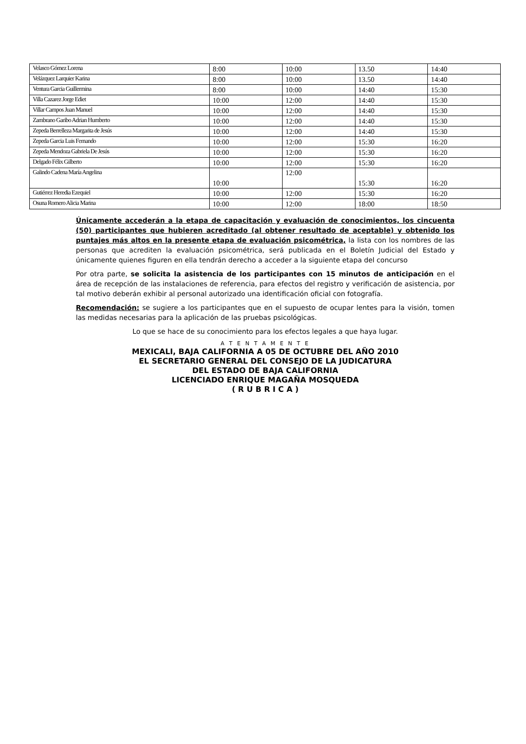| Velasco Gómez Lorena | 8:00 | 10:00 | 13.50 | 14:40 |
| Velázquez Larquier Karina | 8:00 | 10:00 | 13.50 | 14:40 |
| Ventura Garcia Guillermina | 8:00 | 10:00 | 14:40 | 15:30 |
| Villa Cazarez Jorge Ediet | 10:00 | 12:00 | 14:40 | 15:30 |
| Villar Campos Juan Manuel | 10:00 | 12:00 | 14:40 | 15:30 |
| Zambrano Garibo Adrian Humberto | 10:00 | 12:00 | 14:40 | 15:30 |
| Zepeda Berrelleza Margarita de Jesús | 10:00 | 12:00 | 14:40 | 15:30 |
| Zepeda Garcia Luis Fernando | 10:00 | 12:00 | 15:30 | 16:20 |
| Zepeda Mendoza Gabriela De Jesús | 10:00 | 12:00 | 15:30 | 16:20 |
| Delgado Félix Gilberto | 10:00 | 12:00 | 15:30 | 16:20 |
| Galindo Cadena María Angelina | 10:00 | 12:00 | 15:30 | 16:20 |
| Gutiérrez Heredia Ezequiel | 10:00 | 12:00 | 15:30 | 16:20 |
| Osuna Romero Alicia Marina | 10:00 | 12:00 | 18:00 | 18:50 |
Únicamente accederán a la etapa de capacitación y evaluación de conocimientos, los cincuenta (50) participantes que hubieren acreditado (al obtener resultado de aceptable) y obtenido los puntajes más altos en la presente etapa de evaluación psicométrica, la lista con los nombres de las personas que acrediten la evaluación psicométrica, será publicada en el Boletín Judicial del Estado y únicamente quienes figuren en ella tendrán derecho a acceder a la siguiente etapa del concurso
Por otra parte, se solicita la asistencia de los participantes con 15 minutos de anticipación en el área de recepción de las instalaciones de referencia, para efectos del registro y verificación de asistencia, por tal motivo deberán exhibir al personal autorizado una identificación oficial con fotografía.
Recomendación: se sugiere a los participantes que en el supuesto de ocupar lentes para la visión, tomen las medidas necesarias para la aplicación de las pruebas psicológicas.
Lo que se hace de su conocimiento para los efectos legales a que haya lugar.
A T E N T A M E N T E
MEXICALI, BAJA CALIFORNIA A 05 DE OCTUBRE DEL AÑO 2010
EL SECRETARIO GENERAL DEL CONSEJO DE LA JUDICATURA
DEL ESTADO DE BAJA CALIFORNIA
LICENCIADO ENRIQUE MAGAÑA MOSQUEDA
( R U B R I C A )